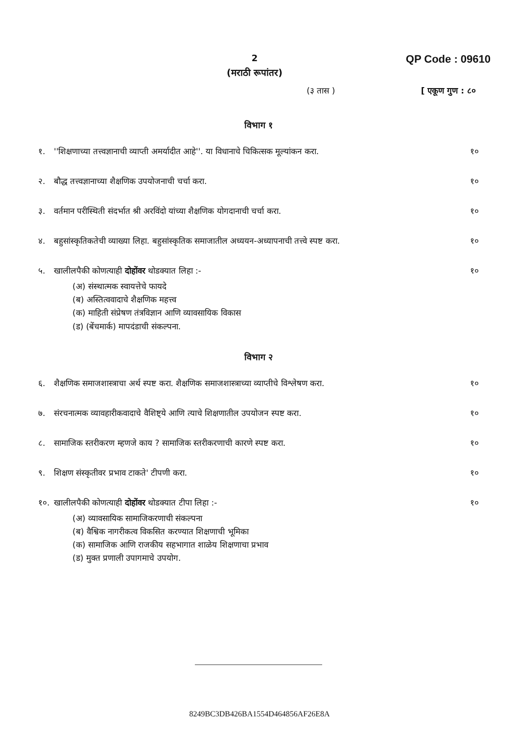QP Code : 09610
2
(मराठी रूपांतर)
(३ तास ) [ एकूण गुण : ८०
विभाग १
१. ''शिक्षणाच्या तत्त्वज्ञानाची व्याप्ती अमर्यादीत आहे''. या विधानाचे चिकित्सक मूल्यांकन करा. १०
२. बौद्ध तत्त्वज्ञानाच्या शैक्षणिक उपयोजनाची चर्चा करा. १०
३. वर्तमान परीस्थिती संदर्भात श्री अरविंदो यांच्या शैक्षणिक योगदानाची चर्चा करा. १०
४. बहुसांस्कृतिकतेची व्याख्या लिहा. बहुसांस्कृतिक समाजातील अध्ययन-अध्यापनाची तत्त्वे स्पष्ट करा. १०
५. खालीलपैकी कोणत्याही दोहोंवर थोडक्यात लिहा :-
(अ) संस्थात्मक स्वायत्तेचे फायदे
(ब) अस्तित्ववादाचे शैक्षणिक महत्त्व
(क) माहिती संप्रेषण तंत्रविज्ञान आणि व्यावसायिक विकास
(ड) (बेंचमार्क) मापदंडाची संकल्पना.
१०
विभाग २
६. शैक्षणिक समाजशास्त्राचा अर्थ स्पष्ट करा. शैक्षणिक समाजशास्त्राच्या व्याप्तीचे विश्लेषण करा. १०
७. संरचनात्मक व्यावहारीकवादाचे वैशिष्ट्ये आणि त्याचे शिक्षणातील उपयोजन स्पष्ट करा. १०
८. सामाजिक स्तरीकरण म्हणजे काय ? सामाजिक स्तरीकरणाची कारणे स्पष्ट करा. १०
९. शिक्षण संस्कृतीवर प्रभाव टाकते' टीपणी करा. १०
१०. खालीलपैकी कोणत्याही दोहोंवर थोडक्यात टीपा लिहा :-
(अ) व्यावसायिक सामाजिकरणाची संकल्पना
(ब) वैश्विक नागरीकत्व विकसित करण्यात शिक्षणाची भूमिका
(क) सामाजिक आणि राजकीय सहभागात शाळेय शिक्षणाचा प्रभाव
(ड) मुक्त प्रणाली उपागमाचे उपयोग.
१०
8249BC3DB426BA1554D464856AF26E8A